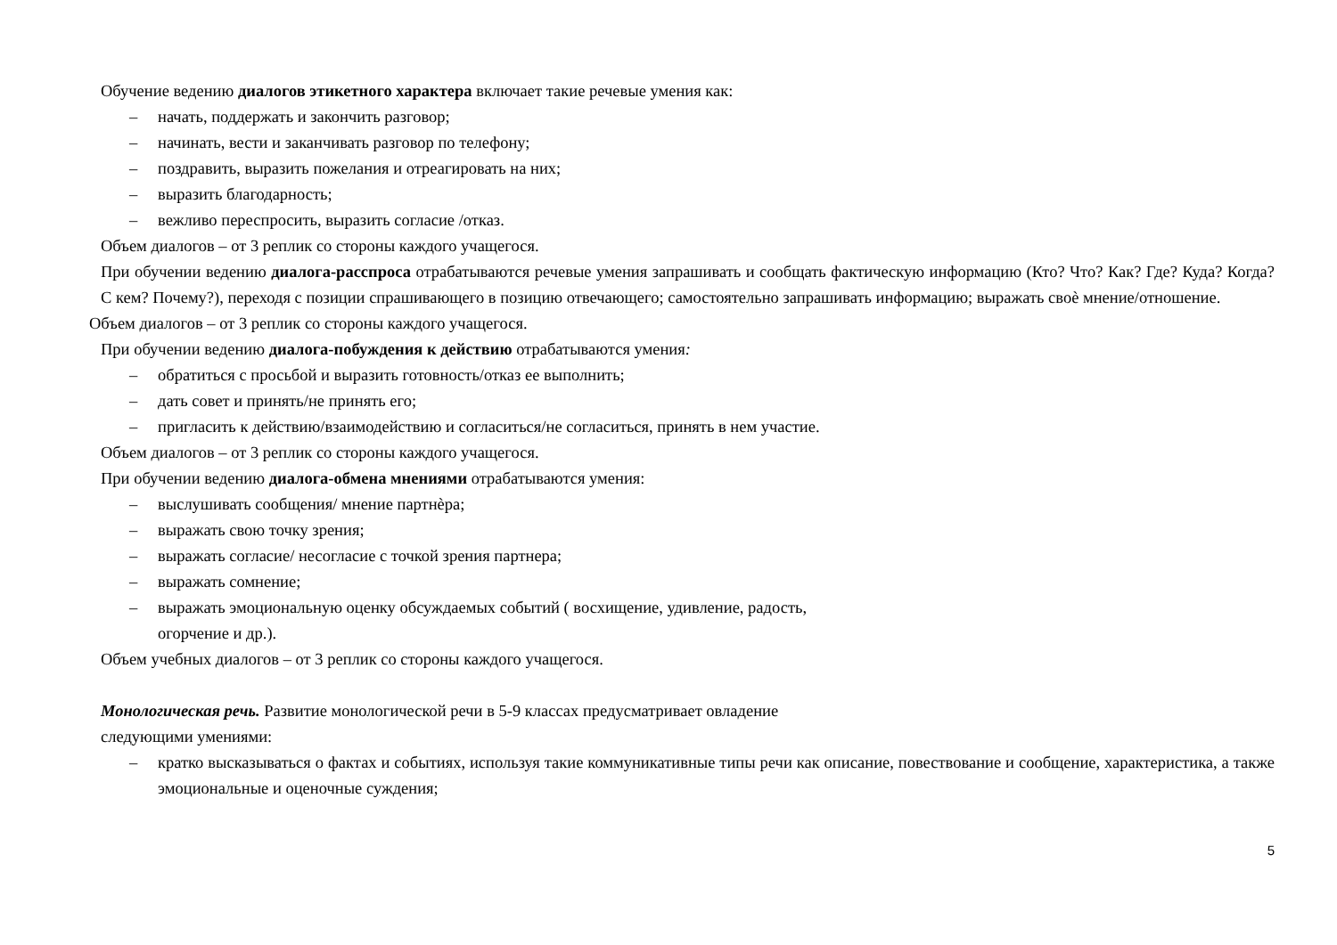Обучение ведению диалогов этикетного характера включает такие речевые умения как:
– начать, поддержать и закончить разговор;
– начинать, вести и заканчивать разговор по телефону;
– поздравить, выразить пожелания и отреагировать на них;
– выразить благодарность;
– вежливо переспросить, выразить согласие /отказ.
Объем диалогов – от 3 реплик со стороны каждого учащегося.
При обучении ведению диалога-расспроса отрабатываются речевые умения запрашивать и сообщать фактическую информацию (Кто? Что? Как? Где? Куда? Когда? С кем? Почему?), переходя с позиции спрашивающего в позицию отвечающего; самостоятельно запрашивать информацию; выражать своѐ мнение/отношение.
Объем диалогов – от 3 реплик со стороны каждого учащегося.
При обучении ведению диалога-побуждения к действию отрабатываются умения:
– обратиться с просьбой и выразить готовность/отказ ее выполнить;
– дать совет и принять/не принять его;
– пригласить к действию/взаимодействию и согласиться/не согласиться, принять в нем участие.
Объем диалогов – от 3 реплик со стороны каждого учащегося.
При обучении ведению диалога-обмена мнениями отрабатываются умения:
– выслушивать сообщения/ мнение партнѐра;
– выражать свою точку зрения;
– выражать согласие/ несогласие с точкой зрения партнера;
– выражать сомнение;
– выражать эмоциональную оценку обсуждаемых событий ( восхищение, удивление, радость,
огорчение и др.).
Объем учебных диалогов – от 3 реплик со стороны каждого учащегося.
Монологическая речь. Развитие монологической речи в 5-9 классах предусматривает овладение
следующими умениями:
– кратко высказываться о фактах и событиях, используя такие коммуникативные типы речи как описание, повествование и сообщение, характеристика, а также эмоциональные и оценочные суждения;
5